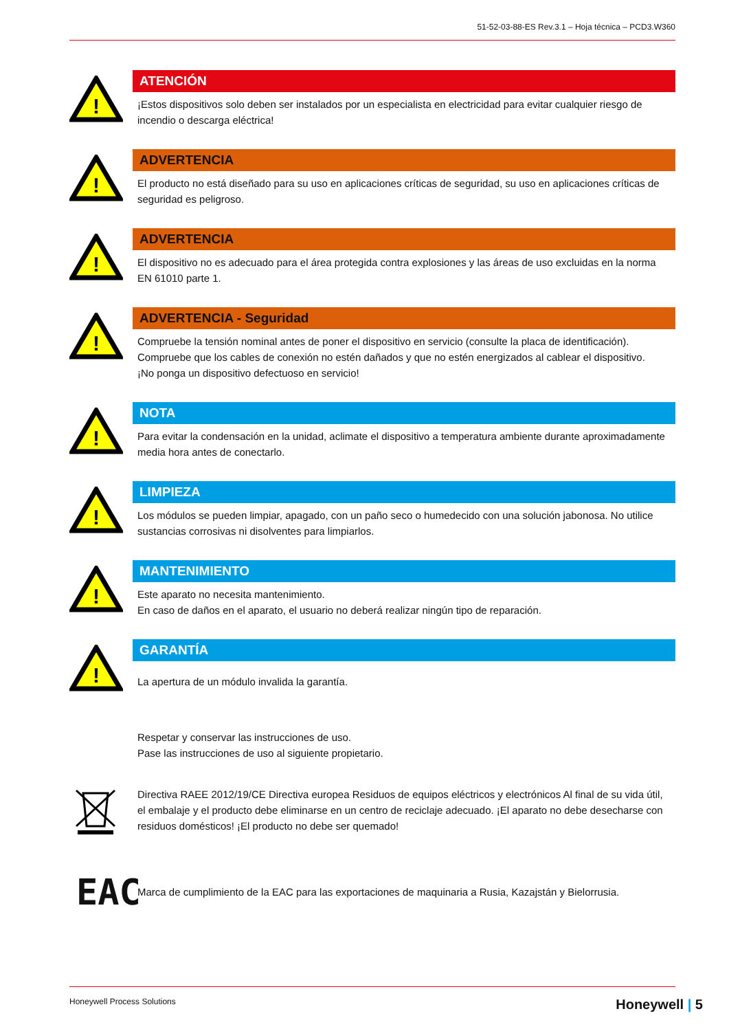51-52-03-88-ES Rev.3.1 – Hoja técnica – PCD3.W360
!
ATENCIÓN
¡Estos dispositivos solo deben ser instalados por un especialista en electricidad para evitar cualquier riesgo de incendio o descarga eléctrica!
!
ADVERTENCIA
El producto no está diseñado para su uso en aplicaciones críticas de seguridad, su uso en aplicaciones críticas de seguridad es peligroso.
!
ADVERTENCIA
El dispositivo no es adecuado para el área protegida contra explosiones y las áreas de uso excluidas en la norma EN 61010 parte 1.
!
ADVERTENCIA - Seguridad
Compruebe la tensión nominal antes de poner el dispositivo en servicio (consulte la placa de identificación).
Compruebe que los cables de conexión no estén dañados y que no estén energizados al cablear el dispositivo.
¡No ponga un dispositivo defectuoso en servicio!
!
NOTA
Para evitar la condensación en la unidad, aclimate el dispositivo a temperatura ambiente durante aproximadamente media hora antes de conectarlo.
!
LIMPIEZA
Los módulos se pueden limpiar, apagado, con un paño seco o humedecido con una solución jabonosa. No utilice sustancias corrosivas ni disolventes para limpiarlos.
!
MANTENIMIENTO
Este aparato no necesita mantenimiento.
En caso de daños en el aparato, el usuario no deberá realizar ningún tipo de reparación.
!
GARANTÍA
La apertura de un módulo invalida la garantía.
Respetar y conservar las instrucciones de uso.
Pase las instrucciones de uso al siguiente propietario.
Directiva RAEE 2012/19/CE Directiva europea Residuos de equipos eléctricos y electrónicos Al final de su vida útil, el embalaje y el producto debe eliminarse en un centro de reciclaje adecuado. ¡El aparato no debe desecharse con residuos domésticos! ¡El producto no debe ser quemado!
EAC
Marca de cumplimiento de la EAC para las exportaciones de maquinaria a Rusia, Kazajstán y Bielorrusia.
Honeywell Process Solutions Honeywell | 5